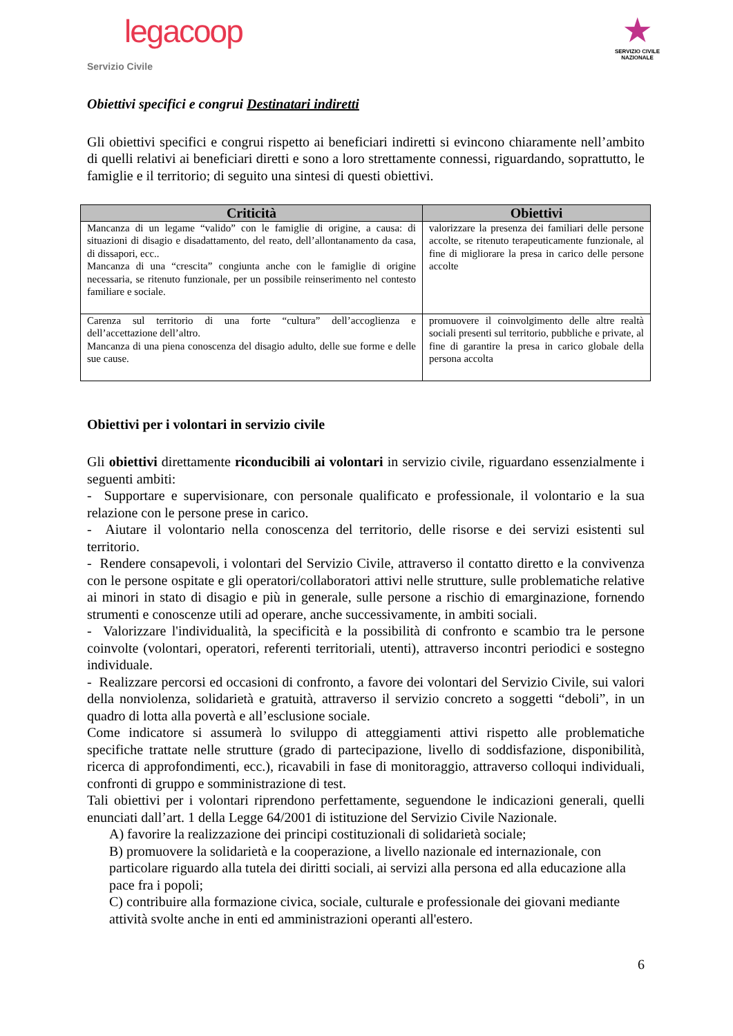legacoop
Servizio Civile
★
SERVIZIO CIVILE NAZIONALE
Obiettivi specifici e congrui Destinatari indiretti
Gli obiettivi specifici e congrui rispetto ai beneficiari indiretti si evincono chiaramente nell’ambito di quelli relativi ai beneficiari diretti e sono a loro strettamente connessi, riguardando, soprattutto, le famiglie e il territorio; di seguito una sintesi di questi obiettivi.
| Criticità | Obiettivi |
| --- | --- |
| Mancanza di un legame “valido” con le famiglie di origine, a causa: di situazioni di disagio e disadattamento, del reato, dell’allontanamento da casa, di dissapori, ecc.. Mancanza di una “crescita” congiunta anche con le famiglie di origine necessaria, se ritenuto funzionale, per un possibile reinserimento nel contesto familiare e sociale. | valorizzare la presenza dei familiari delle persone accolte, se ritenuto terapeuticamente funzionale, al fine di migliorare la presa in carico delle persone accolte |
| Carenza sul territorio di una forte “cultura” dell’accoglienza e dell’accettazione dell’altro. Mancanza di una piena conoscenza del disagio adulto, delle sue forme e delle sue cause. | promuovere il coinvolgimento delle altre realtà sociali presenti sul territorio, pubbliche e private, al fine di garantire la presa in carico globale della persona accolta |
Obiettivi per i volontari in servizio civile
Gli obiettivi direttamente riconducibili ai volontari in servizio civile, riguardano essenzialmente i seguenti ambiti:
- Supportare e supervisionare, con personale qualificato e professionale, il volontario e la sua relazione con le persone prese in carico.
- Aiutare il volontario nella conoscenza del territorio, delle risorse e dei servizi esistenti sul territorio.
- Rendere consapevoli, i volontari del Servizio Civile, attraverso il contatto diretto e la convivenza con le persone ospitate e gli operatori/collaboratori attivi nelle strutture, sulle problematiche relative ai minori in stato di disagio e più in generale, sulle persone a rischio di emarginazione, fornendo strumenti e conoscenze utili ad operare, anche successivamente, in ambiti sociali.
- Valorizzare l'individualità, la specificità e la possibilità di confronto e scambio tra le persone coinvolte (volontari, operatori, referenti territoriali, utenti), attraverso incontri periodici e sostegno individuale.
- Realizzare percorsi ed occasioni di confronto, a favore dei volontari del Servizio Civile, sui valori della nonviolenza, solidarietà e gratuità, attraverso il servizio concreto a soggetti “deboli”, in un quadro di lotta alla povertà e all’esclusione sociale.
Come indicatore si assumerà lo sviluppo di atteggiamenti attivi rispetto alle problematiche specifiche trattate nelle strutture (grado di partecipazione, livello di soddisfazione, disponibilità, ricerca di approfondimenti, ecc.), ricavabili in fase di monitoraggio, attraverso colloqui individuali, confronti di gruppo e somministrazione di test.
Tali obiettivi per i volontari riprendono perfettamente, seguendone le indicazioni generali, quelli enunciati dall’art. 1 della Legge 64/2001 di istituzione del Servizio Civile Nazionale.
A) favorire la realizzazione dei principi costituzionali di solidarietà sociale;
B) promuovere la solidarietà e la cooperazione, a livello nazionale ed internazionale, con particolare riguardo alla tutela dei diritti sociali, ai servizi alla persona ed alla educazione alla pace fra i popoli;
C) contribuire alla formazione civica, sociale, culturale e professionale dei giovani mediante attività svolte anche in enti ed amministrazioni operanti all'estero.
6